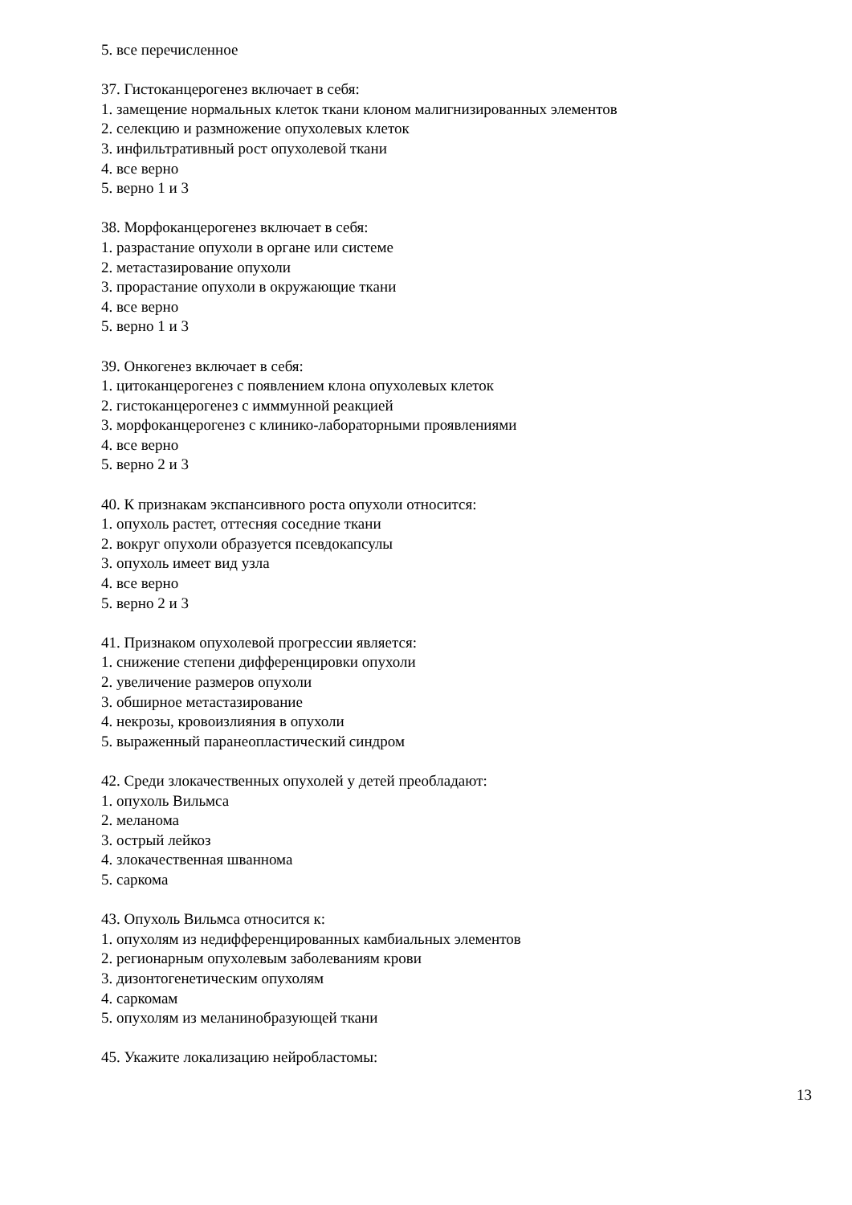5. все перечисленное
37. Гистоканцерогенез включает в себя:
1. замещение нормальных клеток ткани клоном малигнизированных элементов
2. селекцию и размножение опухолевых клеток
3. инфильтративный рост опухолевой ткани
4. все верно
5. верно 1 и 3
38. Морфоканцерогенез включает в себя:
1. разрастание опухоли в органе или системе
2. метастазирование опухоли
3. прорастание опухоли в окружающие ткани
4. все верно
5. верно 1 и 3
39. Онкогенез включает в себя:
1. цитоканцерогенез с появлением клона опухолевых клеток
2. гистоканцерогенез с имммунной реакцией
3. морфоканцерогенез с клинико-лабораторными проявлениями
4. все верно
5. верно 2 и 3
40. К признакам экспансивного роста опухоли относится:
1. опухоль растет, оттесняя соседние ткани
2. вокруг опухоли образуется псевдокапсулы
3. опухоль имеет вид узла
4. все верно
5. верно 2 и 3
41. Признаком опухолевой прогрессии является:
1. снижение степени дифференцировки опухоли
2. увеличение размеров опухоли
3. обширное метастазирование
4. некрозы, кровоизлияния в опухоли
5. выраженный паранеопластический синдром
42. Среди злокачественных опухолей у детей преобладают:
1. опухоль Вильмса
2. меланома
3. острый лейкоз
4. злокачественная шваннома
5. саркома
43. Опухоль Вильмса относится к:
1. опухолям из недифференцированных камбиальных элементов
2. регионарным опухолевым заболеваниям крови
3. дизонтогенетическим опухолям
4. саркомам
5. опухолям из меланинобразующей ткани
45. Укажите локализацию нейробластомы:
13